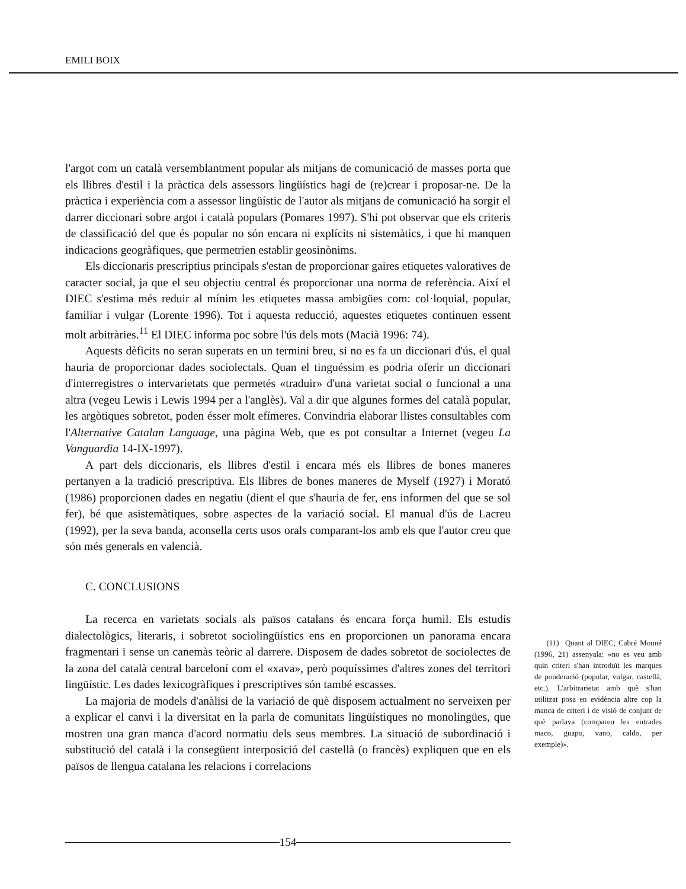EMILI BOIX
l'argot com un català versemblantment popular als mitjans de comunicació de masses porta que els llibres d'estil i la pràctica dels assessors lingüístics hagi de (re)crear i proposar-ne. De la pràctica i experiència com a assessor lingüístic de l'autor als mitjans de comunicació ha sorgit el darrer diccionari sobre argot i català populars (Pomares 1997). S'hi pot observar que els criteris de classificació del que és popular no són encara ni explícits ni sistemàtics, i que hi manquen indicacions geogràfiques, que permetrien establir geosinònims.
Els diccionaris prescriptius principals s'estan de proporcionar gaires etiquetes valoratives de caracter social, ja que el seu objectiu central és proporcionar una norma de referència. Així el DIEC s'estima més reduir al mínim les etiquetes massa ambigües com: col·loquial, popular, familiar i vulgar (Lorente 1996). Tot i aquesta reducció, aquestes etiquetes continuen essent molt arbitràries.<sup>11</sup> El DIEC informa poc sobre l'ús dels mots (Macià 1996: 74).
Aquests dèficits no seran superats en un termini breu, si no es fa un diccionari d'ús, el qual hauria de proporcionar dades sociolectals. Quan el tinguéssim es podria oferir un diccionari d'interregistres o intervarietats que permetés «traduir» d'una varietat social o funcional a una altra (vegeu Lewis i Lewis 1994 per a l'anglès). Val a dir que algunes formes del català popular, les argòtiques sobretot, poden ésser molt efímeres. Convindria elaborar llistes consultables com l'Alternative Catalan Language, una pàgina Web, que es pot consultar a Internet (vegeu La Vanguardia 14-IX-1997).
A part dels diccionaris, els llibres d'estil i encara més els llibres de bones maneres pertanyen a la tradició prescriptiva. Els llibres de bones maneres de Myself (1927) i Morató (1986) proporcionen dades en negatiu (dient el que s'hauria de fer, ens informen del que se sol fer), bé que asistemàtiques, sobre aspectes de la variació social. El manual d'ús de Lacreu (1992), per la seva banda, aconsella certs usos orals comparant-los amb els que l'autor creu que són més generals en valencià.
C. CONCLUSIONS
La recerca en varietats socials als països catalans és encara força humil. Els estudis dialectològics, literaris, i sobretot sociolingüístics ens en proporcionen un panorama encara fragmentari i sense un canemàs teòric al darrere. Disposem de dades sobretot de sociolectes de la zona del català central barceloní com el «xava», però poquíssimes d'altres zones del territori lingüístic. Les dades lexicogràfiques i prescriptives són també escasses.
La majoria de models d'anàlisi de la variació de què disposem actualment no serveixen per a explicar el canvi i la diversitat en la parla de comunitats lingüístiques no monolingües, que mostren una gran manca d'acord normatiu dels seus membres. La situació de subordinació i substitució del català i la consegüent interposició del castellà (o francès) expliquen que en els països de llengua catalana les relacions i correlacions
(11) Quant al DIEC, Cabré Monné (1996, 21) assenyala: «no es veu amb quin criteri s'han introduït les marques de ponderació (popular, vulgar, castellà, etc.). L'arbitrarietat amb què s'han utilitzat posa en evidència altre cop la manca de criteri i de visió de conjunt de què parlava (compareu les entrades maco, guapo, vano, caldo, per exemple)».
154